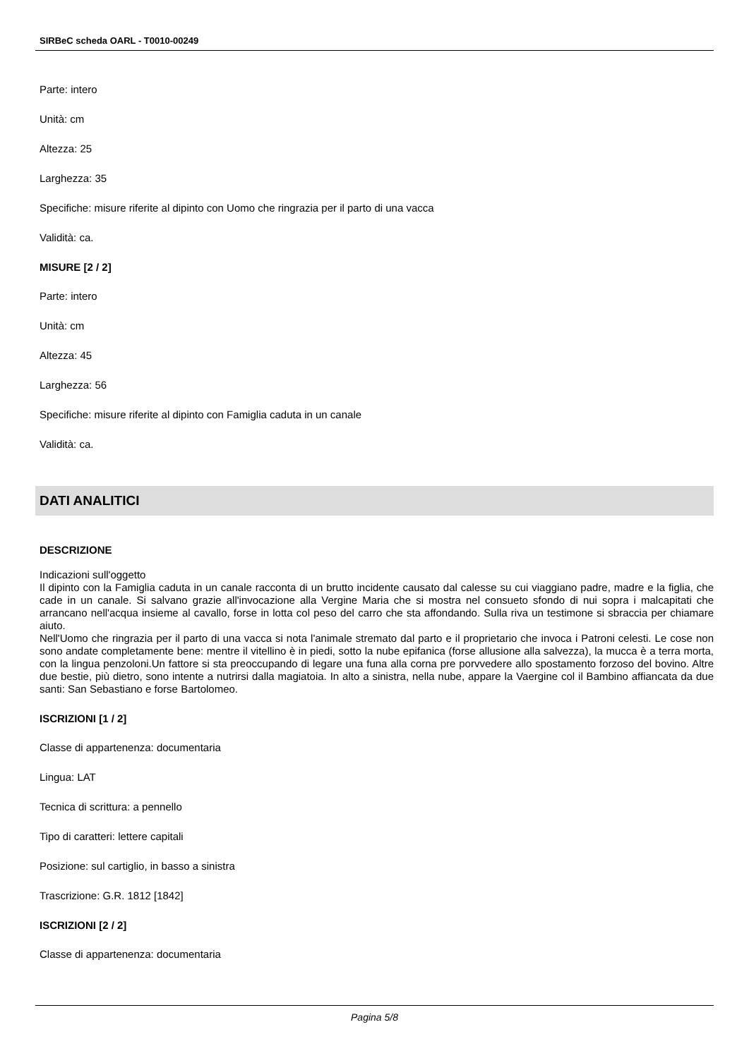SIRBeC scheda OARL - T0010-00249
Parte: intero
Unità: cm
Altezza: 25
Larghezza: 35
Specifiche: misure riferite al dipinto con Uomo che ringrazia per il parto di una vacca
Validità: ca.
MISURE [2 / 2]
Parte: intero
Unità: cm
Altezza: 45
Larghezza: 56
Specifiche: misure riferite al dipinto con Famiglia caduta in un canale
Validità: ca.
DATI ANALITICI
DESCRIZIONE
Indicazioni sull'oggetto
Il dipinto con la Famiglia caduta in un canale racconta di un brutto incidente causato dal calesse su cui viaggiano padre, madre e la figlia, che cade in un canale. Si salvano grazie all'invocazione alla Vergine Maria che si mostra nel consueto sfondo di nui sopra i malcapitati che arrancano nell'acqua insieme al cavallo, forse in lotta col peso del carro che sta affondando. Sulla riva un testimone si sbraccia per chiamare aiuto.
Nell'Uomo che ringrazia per il parto di una vacca si nota l'animale stremato dal parto e il proprietario che invoca i Patroni celesti. Le cose non sono andate completamente bene: mentre il vitellino è in piedi, sotto la nube epifanica (forse allusione alla salvezza), la mucca è a terra morta, con la lingua penzoloni.Un fattore si sta preoccupando di legare una funa alla corna pre porvvedere allo spostamento forzoso del bovino. Altre due bestie, più dietro, sono intente a nutrirsi dalla magiatoia. In alto a sinistra, nella nube, appare la Vaergine col il Bambino affiancata da due santi: San Sebastiano e forse Bartolomeo.
ISCRIZIONI [1 / 2]
Classe di appartenenza: documentaria
Lingua: LAT
Tecnica di scrittura: a pennello
Tipo di caratteri: lettere capitali
Posizione: sul cartiglio, in basso a sinistra
Trascrizione: G.R. 1812 [1842]
ISCRIZIONI [2 / 2]
Classe di appartenenza: documentaria
Pagina 5/8